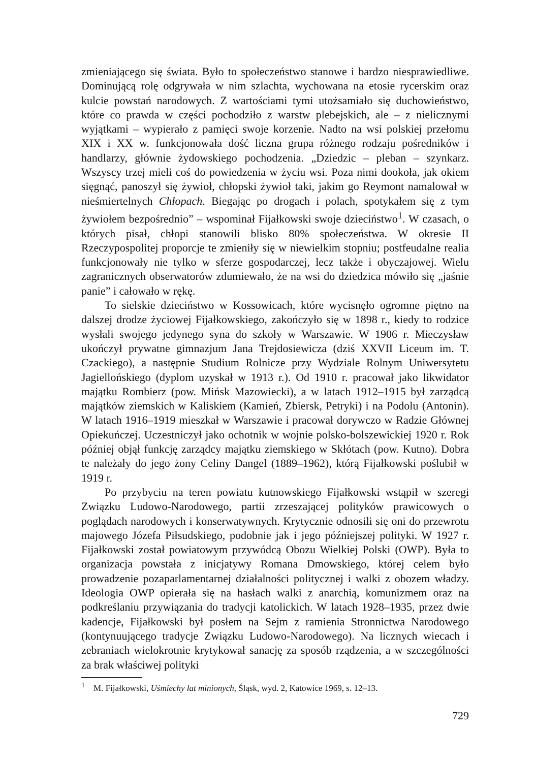zmieniającego się świata. Było to społeczeństwo stanowe i bardzo niesprawiedliwe. Dominującą rolę odgrywała w nim szlachta, wychowana na etosie rycerskim oraz kulcie powstań narodowych. Z wartościami tymi utożsamiało się duchowieństwo, które co prawda w części pochodziło z warstw plebejskich, ale – z nielicznymi wyjątkami – wypierało z pamięci swoje korzenie. Nadto na wsi polskiej przełomu XIX i XX w. funkcjonowała dość liczna grupa różnego rodzaju pośredników i handlarzy, głównie żydowskiego pochodzenia. „Dziedzic – pleban – szynkarz. Wszyscy trzej mieli coś do powiedzenia w życiu wsi. Poza nimi dookoła, jak okiem sięgnąć, panoszył się żywioł, chłopski żywioł taki, jakim go Reymont namalował w nieśmiertelnych Chłopach. Biegając po drogach i polach, spotykałem się z tym żywiołem bezpośrednio” – wspominał Fijałkowski swoje dzieciństwo<sup>1</sup>. W czasach, o których pisał, chłopi stanowili blisko 80% społeczeństwa. W okresie II Rzeczypospolitej proporcje te zmieniły się w niewielkim stopniu; postfeudalne realia funkcjonowały nie tylko w sferze gospodarczej, lecz także i obyczajowej. Wielu zagranicznych obserwatorów zdumiewało, że na wsi do dziedzica mówiło się „jaśnie panie” i całowało w rękę.
To sielskie dzieciństwo w Kossowicach, które wycisnęło ogromne piętno na dalszej drodze życiowej Fijałkowskiego, zakończyło się w 1898 r., kiedy to rodzice wysłali swojego jedynego syna do szkoły w Warszawie. W 1906 r. Mieczysław ukończył prywatne gimnazjum Jana Trejdosiewicza (dziś XXVII Liceum im. T. Czackiego), a następnie Studium Rolnicze przy Wydziale Rolnym Uniwersytetu Jagiellońskiego (dyplom uzyskał w 1913 r.). Od 1910 r. pracował jako likwidator majątku Rombierz (pow. Mińsk Mazowiecki), a w latach 1912–1915 był zarządcą majątków ziemskich w Kaliskiem (Kamień, Zbiersk, Petryki) i na Podolu (Antonin). W latach 1916–1919 mieszkał w Warszawie i pracował dorywczo w Radzie Głównej Opiekuńczej. Uczestniczył jako ochotnik w wojnie polsko-bolszewickiej 1920 r. Rok później objął funkcję zarządcy majątku ziemskiego w Skłótach (pow. Kutno). Dobra te należały do jego żony Celiny Dangel (1889–1962), którą Fijałkowski poślubił w 1919 r.
Po przybyciu na teren powiatu kutnowskiego Fijałkowski wstąpił w szeregi Związku Ludowo-Narodowego, partii zrzeszającej polityków prawicowych o poglądach narodowych i konserwatywnych. Krytycznie odnosili się oni do przewrotu majowego Józefa Piłsudskiego, podobnie jak i jego późniejszej polityki. W 1927 r. Fijałkowski został powiatowym przywódcą Obozu Wielkiej Polski (OWP). Była to organizacja powstała z inicjatywy Romana Dmowskiego, której celem było prowadzenie pozaparlamentarnej działalności politycznej i walki z obozem władzy. Ideologia OWP opierała się na hasłach walki z anarchią, komunizmem oraz na podkreślaniu przywiązania do tradycji katolickich. W latach 1928–1935, przez dwie kadencje, Fijałkowski był posłem na Sejm z ramienia Stronnictwa Narodowego (kontynuującego tradycje Związku Ludowo-Narodowego). Na licznych wiecach i zebraniach wielokrotnie krytykował sanację za sposób rządzenia, a w szczególności za brak właściwej polityki
<sup>1</sup> M. Fijałkowski, Uśmiechy lat minionych, Śląsk, wyd. 2, Katowice 1969, s. 12–13.
729